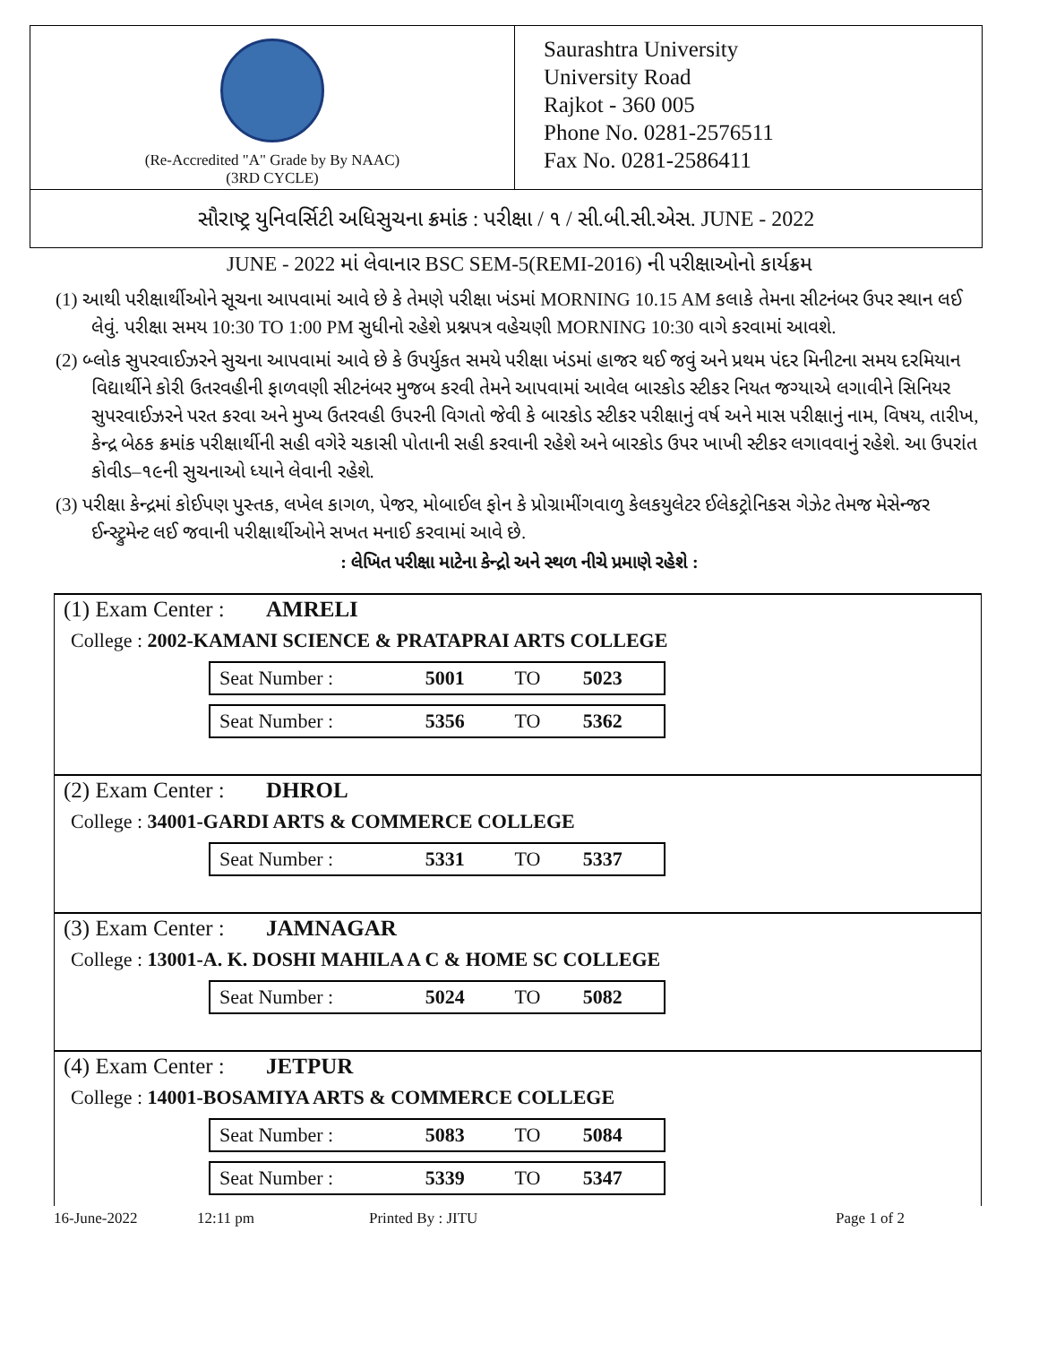(Re-Accredited "A" Grade by By NAAC)
(3RD CYCLE)
Saurashtra University
University Road
Rajkot - 360 005
Phone No. 0281-2576511
Fax No. 0281-2586411
સૌરાષ્ટ્ર યુનિવર્સિટી અધિસુચના ક્રમાંક : પરીક્ષા / ૧ / સી.બી.સી.એસ. JUNE - 2022
JUNE - 2022 માં લેવાનાર BSC SEM-5(REMI-2016) ની પરીક્ષાઓનો કાર્યક્રમ
(1) આથી પરીક્ષાર્થીઓને સૂચના આપવામાં આવે છે કે તેમણે પરીક્ષા ખંડમાં MORNING 10.15 AM કલાકે તેમના સીટનંબર ઉપર સ્થાન લઈ લેવું. પરીક્ષા સમય 10:30 TO 1:00 PM સુધીનો રહેશે પ્રશ્નપત્ર વહેચણી MORNING 10:30 વાગે કરવામાં આવશે.
(2) બ્લોક સુપરવાઈઝરને સુચના આપવામાં આવે છે કે ઉપર્યુકત સમયે પરીક્ષા ખંડમાં હાજર થઈ જવું અને પ્રથમ પંદર મિનીટના સમય દરમિયાન વિદ્યાર્થીને કોરી ઉતરવહીની ફાળવણી સીટનંબર મુજબ કરવી તેમને આપવામાં આવેલ બારકોડ સ્ટીકર નિયત જગ્યાએ લગાવીને સિનિયર સુપરવાઈઝરને પરત કરવા અને મુખ્ય ઉતરવહી ઉપરની વિગતો જેવી કે બારકોડ સ્ટીકર પરીક્ષાનું વર્ષ અને માસ પરીક્ષાનું નામ, વિષય, તારીખ, કેન્દ્ર બેઠક ક્રમાંક પરીક્ષાર્થીની સહી વગેરે ચકાસી પોતાની સહી કરવાની રહેશે અને બારકોડ ઉપર ખાખી સ્ટીકર લગાવવાનું રહેશે. આ ઉપરાંત કોવીડ–૧૯ની સુચનાઓ ધ્યાને લેવાની રહેશે.
(3) પરીક્ષા કેન્દ્રમાં કોઈપણ પુસ્તક, લખેલ કાગળ, પેજર, મોબાઈલ ફોન કે પ્રોગ્રામીંગવાળુ કેલકયુલેટર ઈલેકટ્રોનિકસ ગેઝેટ તેમજ મેસેન્જર ઈન્સ્ટ્રુમેન્ટ લઈ જવાની પરીક્ષાર્થીઓને સખત મનાઈ કરવામાં આવે છે.
: લેખિત પરીક્ષા માટેના કેન્દ્રો અને સ્થળ નીચે પ્રમાણે રહેશે :
(1) Exam Center : AMRELI
College : 2002-KAMANI SCIENCE & PRATAPRAI ARTS COLLEGE
| Seat Number : | 5001 | TO | 5023 |
| Seat Number : | 5356 | TO | 5362 |
(2) Exam Center : DHROL
College : 34001-GARDI ARTS & COMMERCE COLLEGE
| Seat Number : | 5331 | TO | 5337 |
(3) Exam Center : JAMNAGAR
College : 13001-A. K. DOSHI MAHILA A C & HOME SC COLLEGE
| Seat Number : | 5024 | TO | 5082 |
(4) Exam Center : JETPUR
College : 14001-BOSAMIYA ARTS & COMMERCE COLLEGE
| Seat Number : | 5083 | TO | 5084 |
| Seat Number : | 5339 | TO | 5347 |
16-June-2022 12:11 pm Printed By : JITU Page 1 of 2